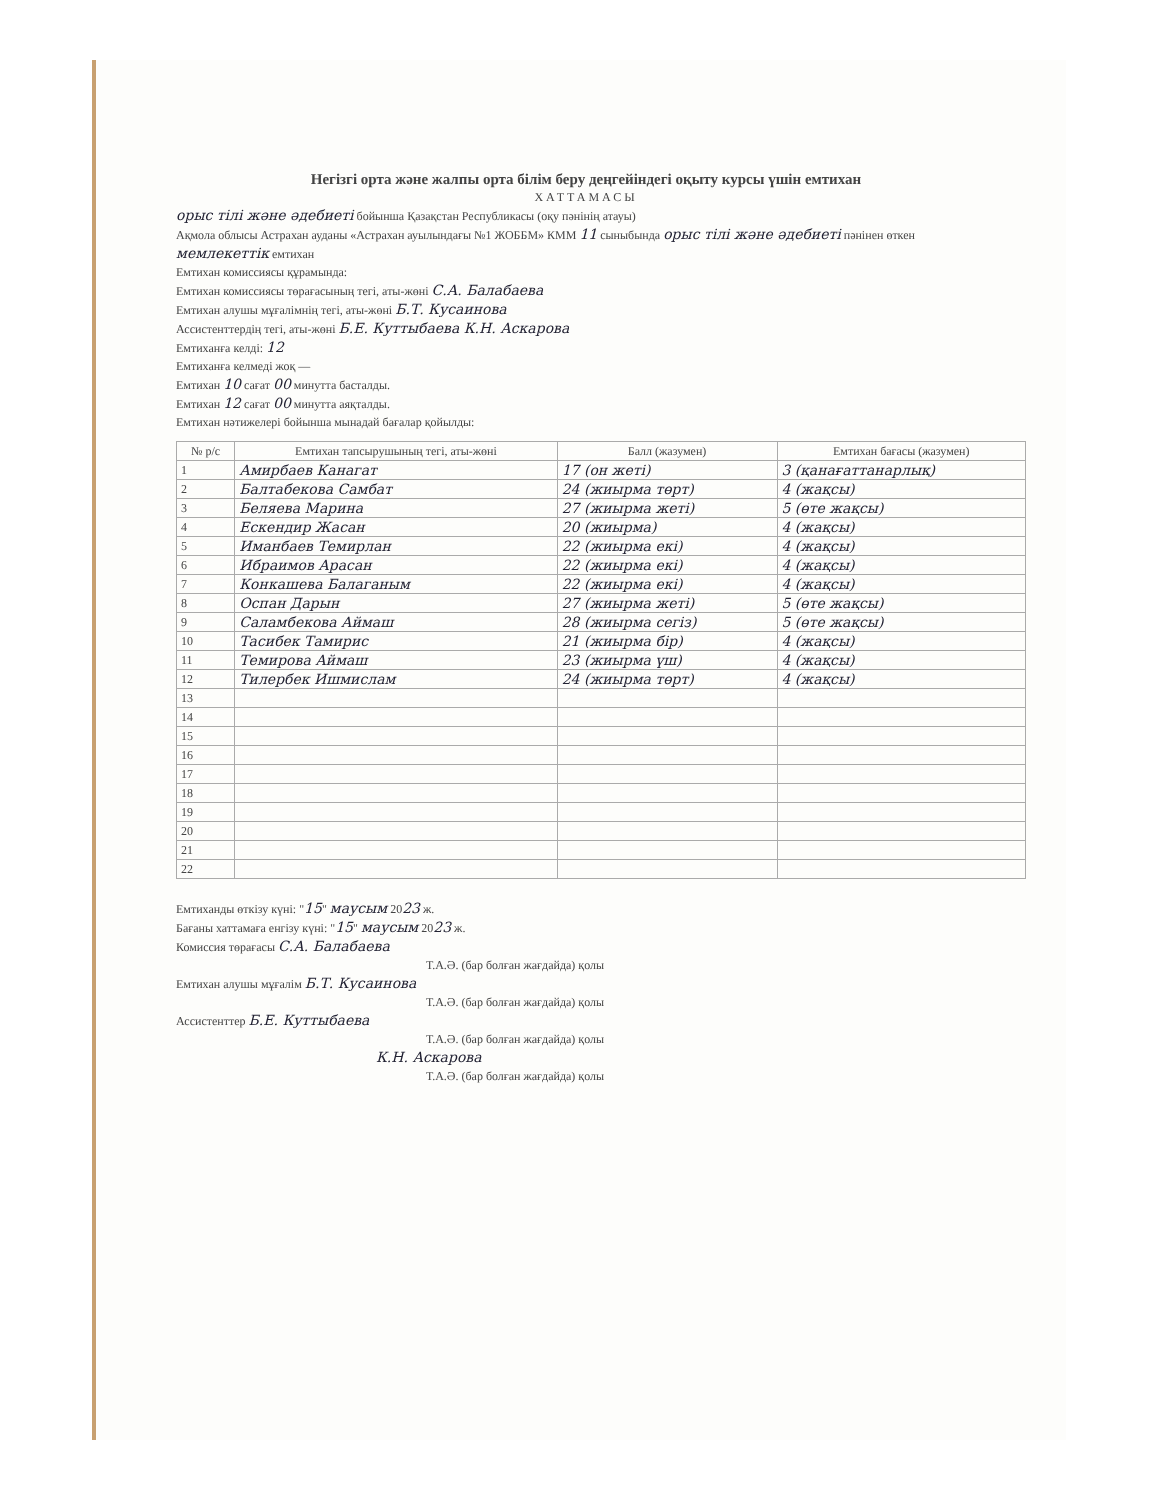Негізгі орта және жалпы орта білім беру деңгейіндегі оқыту курсы үшін емтихан
ХАТТАМАСЫ
орыс тілі және әдебиеті бойынша Қазақстан Республикасы (оқу пәнінің атауы)
Ақмола облысы Астрахан ауданы «Астрахан ауылындағы №1 ЖОББМ» КММ 11 сыныбында орыс тілі және әдебиеті пәнінен өткен мемлекеттік емтихан
Емтихан комиссиясы құрамында:
Емтихан комиссиясы төрағасының тегі, аты-жөні С.А. Балабаева
Емтихан алушы мұғалімнің тегі, аты-жөні Б.Т. Кусаинова
Ассистенттердің тегі, аты-жөні Б.Е. Куттыбаева К.Н. Аскарова
Емтиханға келді: 12
Емтиханға келмеді жоқ —
Емтихан 10 сағат 00 минутта басталды.
Емтихан 12 сағат 00 минутта аяқталды.
Емтихан нәтижелері бойынша мынадай бағалар қойылды:
| № р/с | Емтихан тапсырушының тегі, аты-жөні | Балл (жазумен) | Емтихан бағасы (жазумен) |
| --- | --- | --- | --- |
| 1 | Амирбаев Канагат | 17 (он жеті) | 3 (қанағаттанарлық) |
| 2 | Балтабекова Самбат | 24 (жиырма төрт) | 4 (жақсы) |
| 3 | Беляева Марина | 27 (жиырма жеті) | 5 (өте жақсы) |
| 4 | Ескендир Жасан | 20 (жиырма) | 4 (жақсы) |
| 5 | Иманбаев Темирлан | 22 (жиырма екі) | 4 (жақсы) |
| 6 | Ибраимов Арасан | 22 (жиырма екі) | 4 (жақсы) |
| 7 | Конкашева Балаганым | 22 (жиырма екі) | 4 (жақсы) |
| 8 | Оспан Дарын | 27 (жиырма жеті) | 5 (өте жақсы) |
| 9 | Саламбекова Аймаш | 28 (жиырма сегіз) | 5 (өте жақсы) |
| 10 | Тасибек Тамирис | 21 (жиырма бір) | 4 (жақсы) |
| 11 | Темирова Аймаш | 23 (жиырма үш) | 4 (жақсы) |
| 12 | Тилербек Ишмислам | 24 (жиырма төрт) | 4 (жақсы) |
| 13 | | | |
| 14 | | | |
| 15 | | | |
| 16 | | | |
| 17 | | | |
| 18 | | | |
| 19 | | | |
| 20 | | | |
| 21 | | | |
| 22 | | | |
Емтиханды өткізу күні: "15" маусым 2023 ж.
Бағаны хаттамаға енгізу күні: "15" маусым 2023 ж.
Комиссия төрағасы С.А. Балабаева
Т.А.Ә. (бар болған жағдайда) қолы
Емтихан алушы мұғалім Б.Т. Кусаинова
Т.А.Ә. (бар болған жағдайда) қолы
Ассистенттер Б.Е. Куттыбаева
Т.А.Ә. (бар болған жағдайда) қолы
К.Н. Аскарова
Т.А.Ә. (бар болған жағдайда) қолы